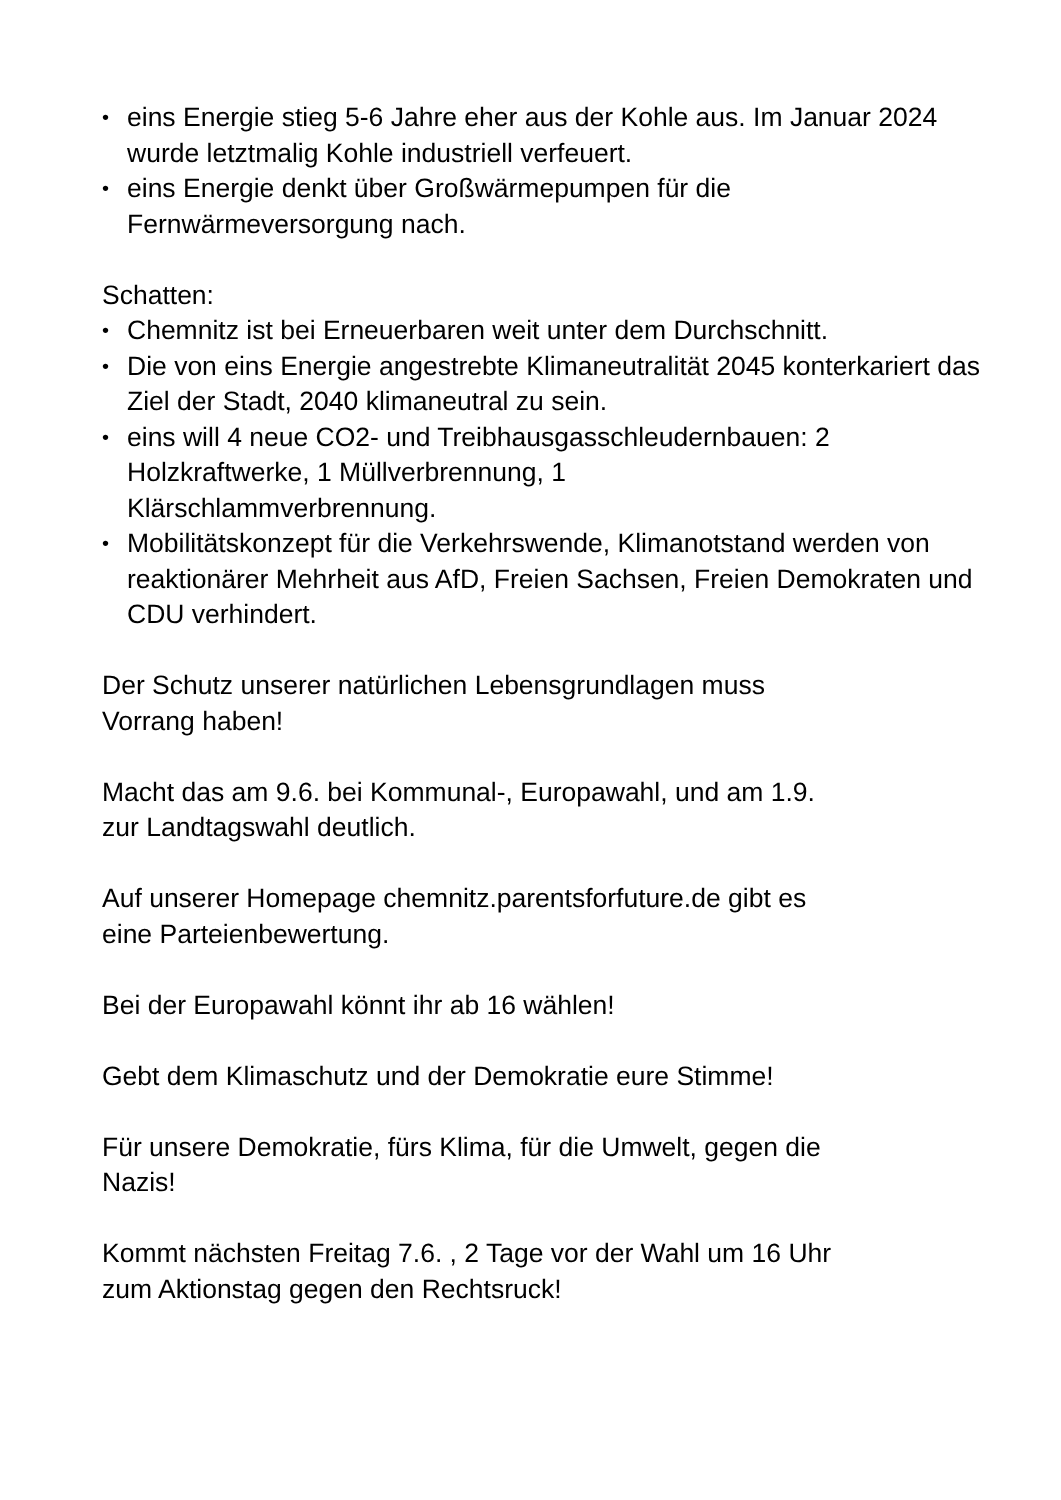• eins Energie stieg 5-6 Jahre eher aus der Kohle aus. Im Januar 2024 wurde letztmalig Kohle industriell verfeuert.
• eins Energie denkt über Großwärmepumpen für die Fernwärmeversorgung nach.
Schatten:
• Chemnitz ist bei Erneuerbaren weit unter dem Durchschnitt.
• Die von eins Energie angestrebte Klimaneutralität 2045 konterkariert das Ziel der Stadt, 2040 klimaneutral zu sein.
• eins will 4 neue CO2- und Treibhausgasschleudernbauen: 2 Holzkraftwerke, 1 Müllverbrennung, 1
Klärschlammverbrennung.
• Mobilitätskonzept für die Verkehrswende, Klimanotstand werden von reaktionärer Mehrheit aus AfD, Freien Sachsen, Freien Demokraten und CDU verhindert.
Der Schutz unserer natürlichen Lebensgrundlagen muss
Vorrang haben!
Macht das am 9.6. bei Kommunal-, Europawahl, und am 1.9.
zur Landtagswahl deutlich.
Auf unserer Homepage chemnitz.parentsforfuture.de gibt es
eine Parteienbewertung.
Bei der Europawahl könnt ihr ab 16 wählen!
Gebt dem Klimaschutz und der Demokratie eure Stimme!
Für unsere Demokratie, fürs Klima, für die Umwelt, gegen die
Nazis!
Kommt nächsten Freitag 7.6. , 2 Tage vor der Wahl um 16 Uhr
zum Aktionstag gegen den Rechtsruck!